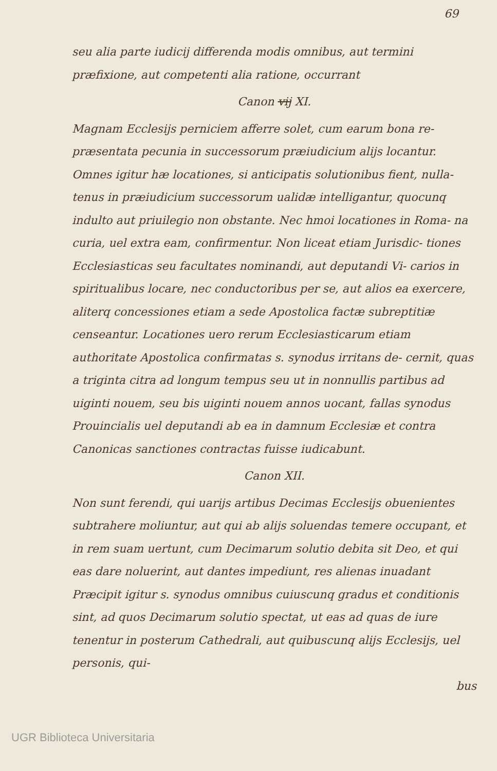69
seu alia parte iudicij differenda modis omnibus, aut termini præfixione, aut competenti alia ratione, occurrant
Canon vij XI.
Magnam Ecclesijs perniciem afferre solet, cum earum bona re- præsentata pecunia in successorum præiudicium alijs locantur. Omnes igitur hæ locationes, si anticipatis solutionibus fient, nulla- tenus in præiudicium successorum ualidæ intelligantur, quocunq indulto aut priuilegio non obstante. Nec hmoi locationes in Roma- na curia, uel extra eam, confirmentur. Non liceat etiam Jurisdic- tiones Ecclesiasticas seu facultates nominandi, aut deputandi Vi- carios in spiritualibus locare, nec conductoribus per se, aut alios ea exercere, aliterq concessiones etiam a sede Apostolica factæ subreptitiæ censeantur. Locationes uero rerum Ecclesiasticarum etiam authoritate Apostolica confirmatas s. synodus irritans de- cernit, quas a triginta citra ad longum tempus seu ut in nonnullis partibus ad uiginti nouem, seu bis uiginti nouem annos uocant, fallas synodus Prouincialis uel deputandi ab ea in damnum Ecclesiæ et contra Canonicas sanctiones contractas fuisse iudicabunt.
Canon XII.
Non sunt ferendi, qui uarijs artibus Decimas Ecclesijs obuenientes subtrahere moliuntur, aut qui ab alijs soluendas temere occupant, et in rem suam uertunt, cum Decimarum solutio debita sit Deo, et qui eas dare noluerint, aut dantes impediunt, res alienas inuadant Præcipit igitur s. synodus omnibus cuiuscunq gradus et conditionis sint, ad quos Decimarum solutio spectat, ut eas ad quas de iure tenentur in posterum Cathedrali, aut quibuscunq alijs Ecclesijs, uel personis, qui-
bus
UGR Biblioteca Universitaria